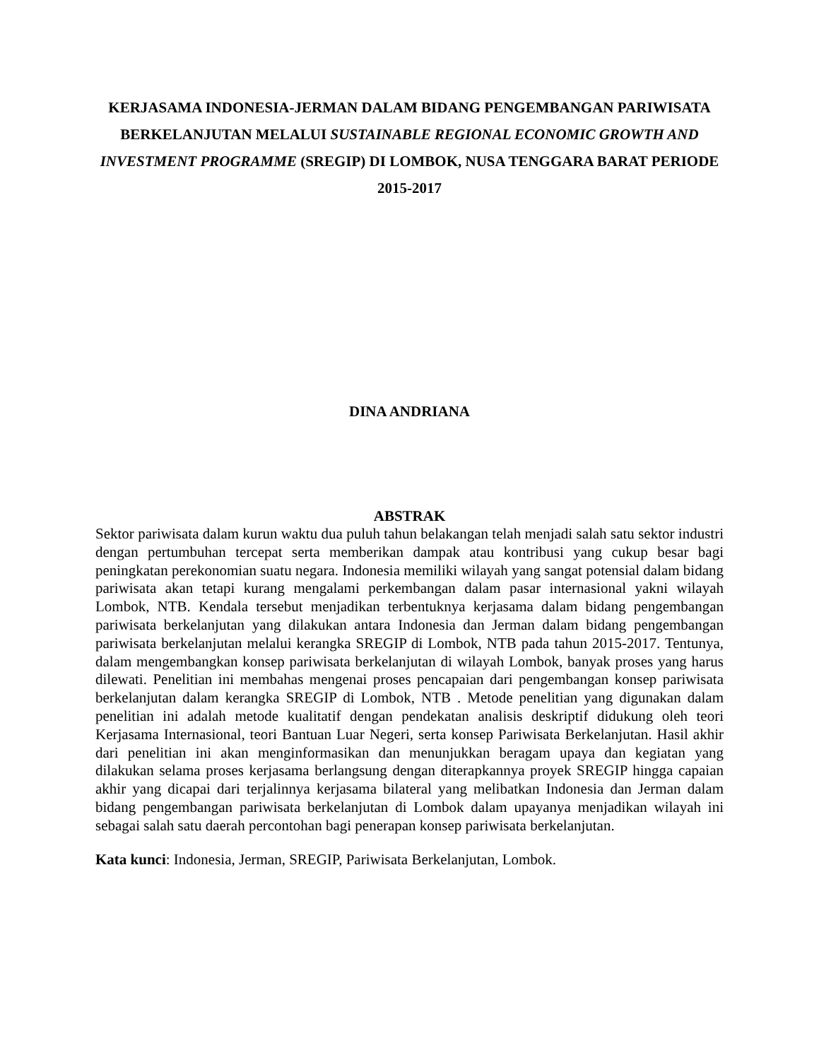KERJASAMA INDONESIA-JERMAN DALAM BIDANG PENGEMBANGAN PARIWISATA BERKELANJUTAN MELALUI SUSTAINABLE REGIONAL ECONOMIC GROWTH AND INVESTMENT PROGRAMME (SREGIP) DI LOMBOK, NUSA TENGGARA BARAT PERIODE 2015-2017
DINA ANDRIANA
ABSTRAK
Sektor pariwisata dalam kurun waktu dua puluh tahun belakangan telah menjadi salah satu sektor industri dengan pertumbuhan tercepat serta memberikan dampak atau kontribusi yang cukup besar bagi peningkatan perekonomian suatu negara. Indonesia memiliki wilayah yang sangat potensial dalam bidang pariwisata akan tetapi kurang mengalami perkembangan dalam pasar internasional yakni wilayah Lombok, NTB. Kendala tersebut menjadikan terbentuknya kerjasama dalam bidang pengembangan pariwisata berkelanjutan yang dilakukan antara Indonesia dan Jerman dalam bidang pengembangan pariwisata berkelanjutan melalui kerangka SREGIP di Lombok, NTB pada tahun 2015-2017. Tentunya, dalam mengembangkan konsep pariwisata berkelanjutan di wilayah Lombok, banyak proses yang harus dilewati. Penelitian ini membahas mengenai proses pencapaian dari pengembangan konsep pariwisata berkelanjutan dalam kerangka SREGIP di Lombok, NTB . Metode penelitian yang digunakan dalam penelitian ini adalah metode kualitatif dengan pendekatan analisis deskriptif didukung oleh teori Kerjasama Internasional, teori Bantuan Luar Negeri, serta konsep Pariwisata Berkelanjutan. Hasil akhir dari penelitian ini akan menginformasikan dan menunjukkan beragam upaya dan kegiatan yang dilakukan selama proses kerjasama berlangsung dengan diterapkannya proyek SREGIP hingga capaian akhir yang dicapai dari terjalinnya kerjasama bilateral yang melibatkan Indonesia dan Jerman dalam bidang pengembangan pariwisata berkelanjutan di Lombok dalam upayanya menjadikan wilayah ini sebagai salah satu daerah percontohan bagi penerapan konsep pariwisata berkelanjutan.
Kata kunci: Indonesia, Jerman, SREGIP, Pariwisata Berkelanjutan, Lombok.